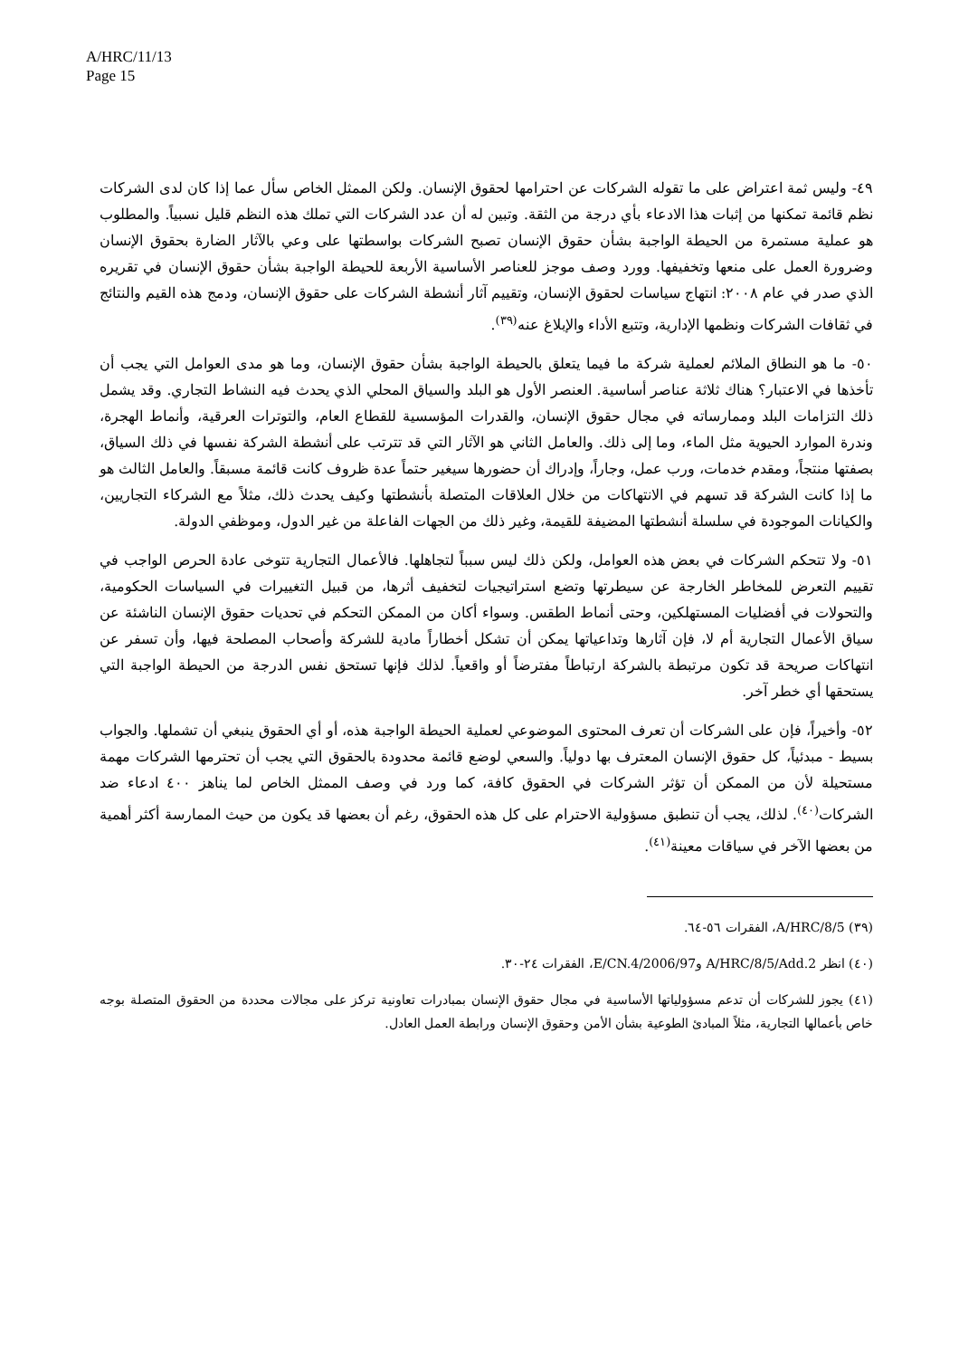A/HRC/11/13
Page 15
٤٩- وليس ثمة اعتراض على ما تقوله الشركات عن احترامها لحقوق الإنسان. ولكن الممثل الخاص سأل عما إذا كان لدى الشركات نظم قائمة تمكنها من إثبات هذا الادعاء بأي درجة من الثقة. وتبين له أن عدد الشركات التي تملك هذه النظم قليل نسبياً. والمطلوب هو عملية مستمرة من الحيطة الواجبة بشأن حقوق الإنسان تصبح الشركات بواسطتها على وعي بالآثار الضارة بحقوق الإنسان وضرورة العمل على منعها وتخفيفها. وورد وصف موجز للعناصر الأساسية الأربعة للحيطة الواجبة بشأن حقوق الإنسان في تقريره الذي صدر في عام ٢٠٠٨: انتهاج سياسات لحقوق الإنسان، وتقييم آثار أنشطة الشركات على حقوق الإنسان، ودمج هذه القيم والنتائج في ثقافات الشركات ونظمها الإدارية، وتتبع الأداء والإبلاغ عنه<sup>(٣٩)</sup>.
٥٠- ما هو النطاق الملائم لعملية شركة ما فيما يتعلق بالحيطة الواجبة بشأن حقوق الإنسان، وما هو مدى العوامل التي يجب أن تأخذها في الاعتبار؟ هناك ثلاثة عناصر أساسية. العنصر الأول هو البلد والسياق المحلي الذي يحدث فيه النشاط التجاري. وقد يشمل ذلك التزامات البلد وممارساته في مجال حقوق الإنسان، والقدرات المؤسسية للقطاع العام، والتوترات العرقية، وأنماط الهجرة، وندرة الموارد الحيوية مثل الماء، وما إلى ذلك. والعامل الثاني هو الآثار التي قد تترتب على أنشطة الشركة نفسها في ذلك السياق، بصفتها منتجاً، ومقدم خدمات، ورب عمل، وجاراً، وإدراك أن حضورها سيغير حتماً عدة ظروف كانت قائمة مسبقاً. والعامل الثالث هو ما إذا كانت الشركة قد تسهم في الانتهاكات من خلال العلاقات المتصلة بأنشطتها وكيف يحدث ذلك، مثلاً مع الشركاء التجاريين، والكيانات الموجودة في سلسلة أنشطتها المضيفة للقيمة، وغير ذلك من الجهات الفاعلة من غير الدول، وموظفي الدولة.
٥١- ولا تتحكم الشركات في بعض هذه العوامل، ولكن ذلك ليس سبباً لتجاهلها. فالأعمال التجارية تتوخى عادة الحرص الواجب في تقييم التعرض للمخاطر الخارجة عن سيطرتها وتضع استراتيجيات لتخفيف أثرها، من قبيل التغييرات في السياسات الحكومية، والتحولات في أفضليات المستهلكين، وحتى أنماط الطقس. وسواء أكان من الممكن التحكم في تحديات حقوق الإنسان الناشئة عن سياق الأعمال التجارية أم لا، فإن آثارها وتداعياتها يمكن أن تشكل أخطاراً مادية للشركة وأصحاب المصلحة فيها، وأن تسفر عن انتهاكات صريحة قد تكون مرتبطة بالشركة ارتباطاً مفترضاً أو واقعياً. لذلك فإنها تستحق نفس الدرجة من الحيطة الواجبة التي يستحقها أي خطر آخر.
٥٢- وأخيراً، فإن على الشركات أن تعرف المحتوى الموضوعي لعملية الحيطة الواجبة هذه، أو أي الحقوق ينبغي أن تشملها. والجواب بسيط - مبدئياً، كل حقوق الإنسان المعترف بها دولياً. والسعي لوضع قائمة محدودة بالحقوق التي يجب أن تحترمها الشركات مهمة مستحيلة لأن من الممكن أن تؤثر الشركات في الحقوق كافة، كما ورد في وصف الممثل الخاص لما يناهز ٤٠٠ ادعاء ضد الشركات<sup>(٤٠)</sup>. لذلك، يجب أن تنطبق مسؤولية الاحترام على كل هذه الحقوق، رغم أن بعضها قد يكون من حيث الممارسة أكثر أهمية من بعضها الآخر في سياقات معينة<sup>(٤١)</sup>.
(٣٩) A/HRC/8/5، الفقرات ٥٦-٦٤.
(٤٠) انظر A/HRC/8/5/Add.2 وE/CN.4/2006/97، الفقرات ٢٤-٣٠.
(٤١) يجوز للشركات أن تدعم مسؤولياتها الأساسية في مجال حقوق الإنسان بمبادرات تعاونية تركز على مجالات محددة من الحقوق المتصلة بوجه خاص بأعمالها التجارية، مثلاً المبادئ الطوعية بشأن الأمن وحقوق الإنسان ورابطة العمل العادل.